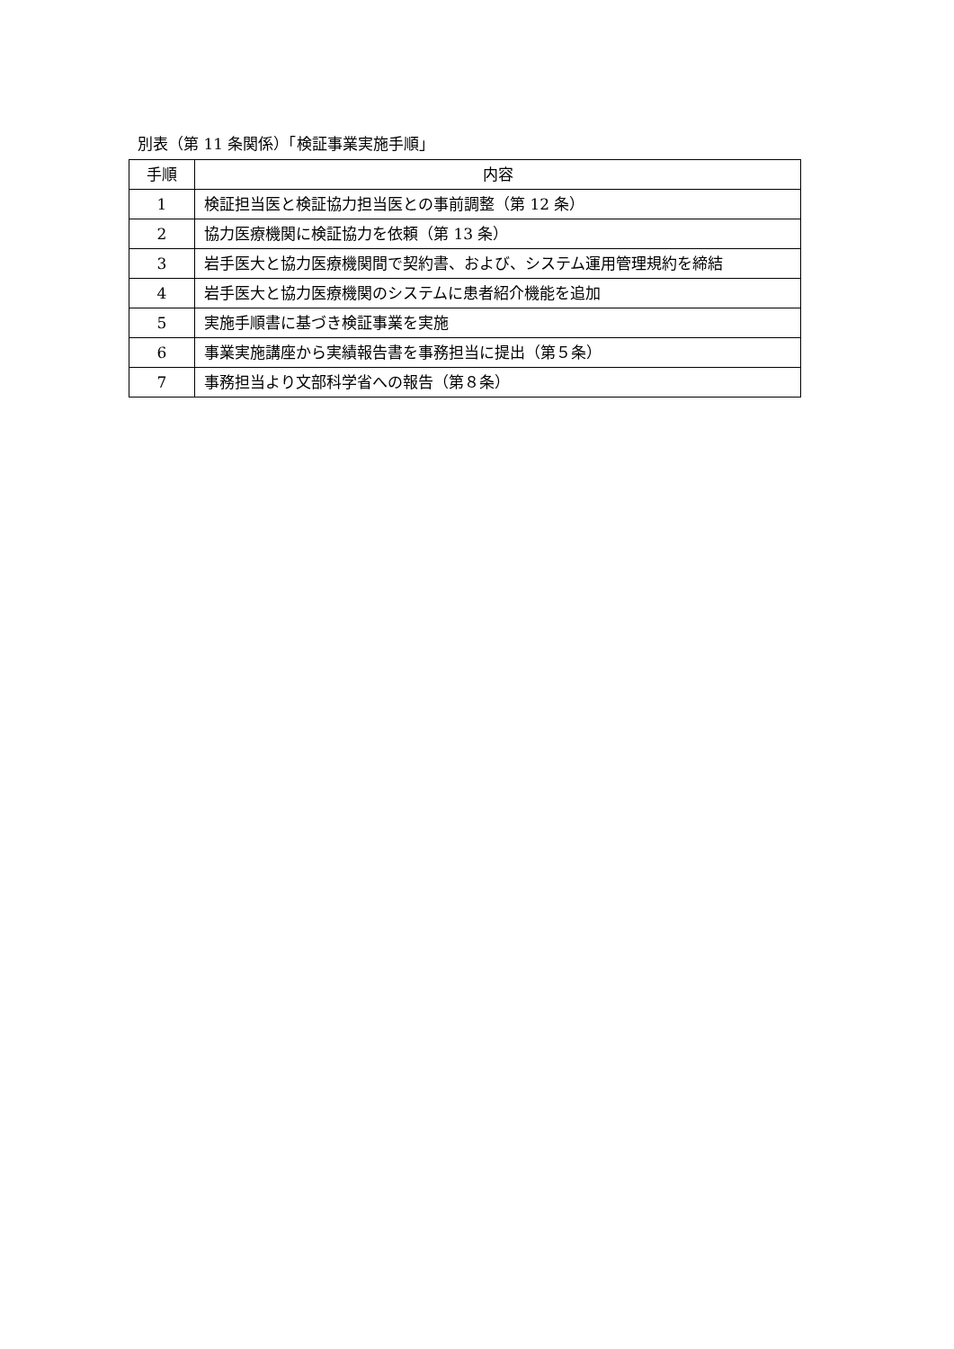別表（第 11 条関係）「検証事業実施手順」
| 手順 | 内容 |
| --- | --- |
| 1 | 検証担当医と検証協力担当医との事前調整（第 12 条） |
| 2 | 協力医療機関に検証協力を依頼（第 13 条） |
| 3 | 岩手医大と協力医療機関間で契約書、および、システム運用管理規約を締結 |
| 4 | 岩手医大と協力医療機関のシステムに患者紹介機能を追加 |
| 5 | 実施手順書に基づき検証事業を実施 |
| 6 | 事業実施講座から実績報告書を事務担当に提出（第５条） |
| 7 | 事務担当より文部科学省への報告（第８条） |